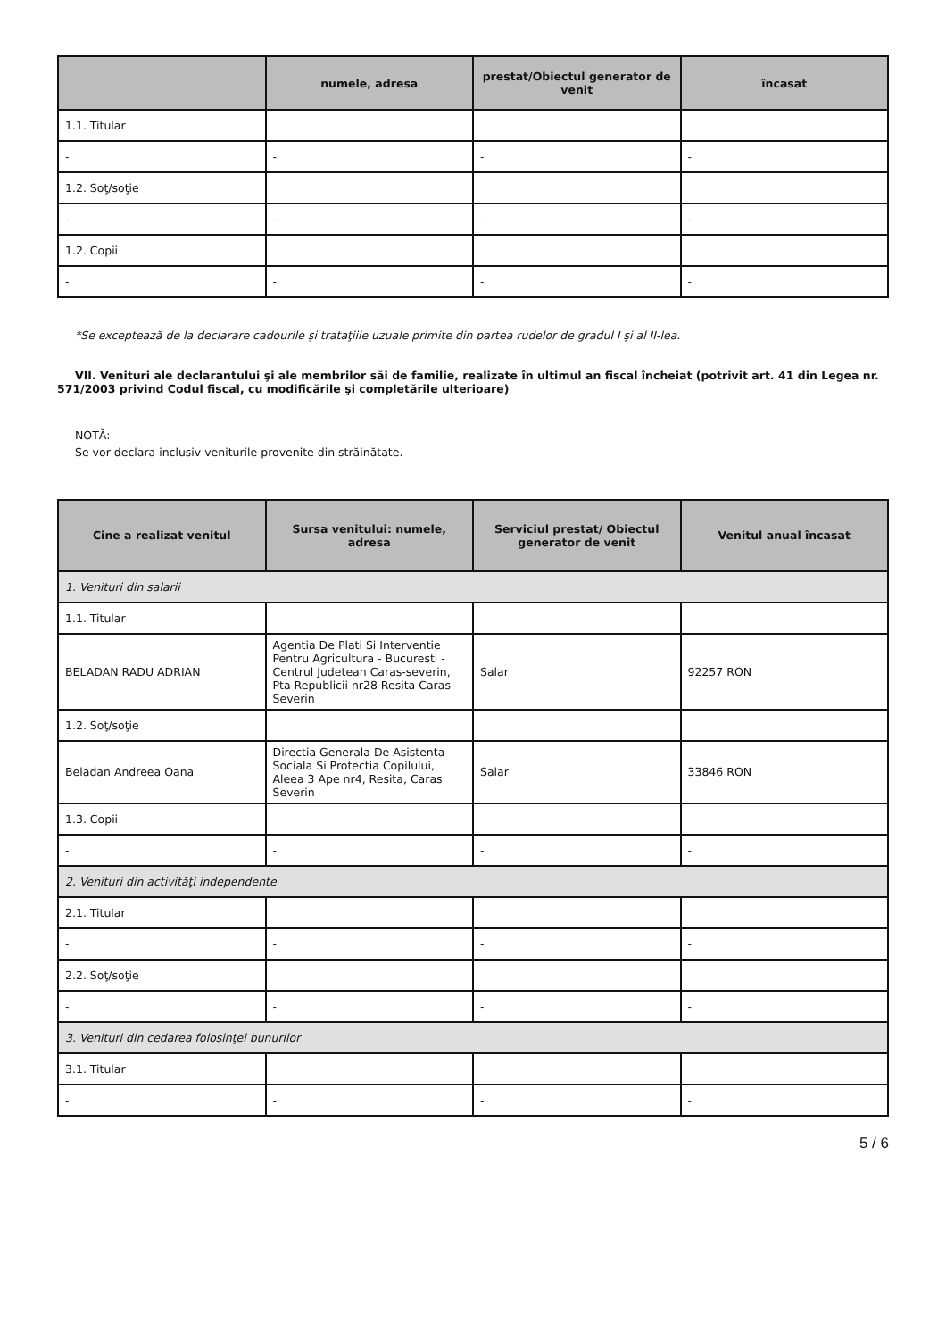| | numele, adresa | prestat/Obiectul generator de venit | încasat |
| --- | --- | --- | --- |
| 1.1. Titular | | | |
| - | - | - | - |
| 1.2. Soţ/soţie | | | |
| - | - | - | - |
| 1.2. Copii | | | |
| - | - | - | - |
*Se exceptează de la declarare cadourile şi trataţiile uzuale primite din partea rudelor de gradul I şi al II-lea.
VII. Venituri ale declarantului şi ale membrilor săi de familie, realizate în ultimul an fiscal încheiat (potrivit art. 41 din Legea nr. 571/2003 privind Codul fiscal, cu modificările şi completările ulterioare)
NOTĂ:
Se vor declara inclusiv veniturile provenite din străinătate.
| Cine a realizat venitul | Sursa venitului: numele, adresa | Serviciul prestat/ Obiectul generator de venit | Venitul anual încasat |
| --- | --- | --- | --- |
| 1. Venituri din salarii | | | |
| 1.1. Titular | | | |
| BELADAN RADU ADRIAN | Agentia De Plati Si Interventie Pentru Agricultura - Bucuresti - Centrul Judetean Caras-severin, Pta Republicii nr28 Resita Caras Severin | Salar | 92257 RON |
| 1.2. Soţ/soţie | | | |
| Beladan Andreea Oana | Directia Generala De Asistenta Sociala Si Protectia Copilului, Aleea 3 Ape nr4, Resita, Caras Severin | Salar | 33846 RON |
| 1.3. Copii | | | |
| - | - | - | - |
| 2. Venituri din activităţi independente | | | |
| 2.1. Titular | | | |
| - | - | - | - |
| 2.2. Soţ/soţie | | | |
| - | - | - | - |
| 3. Venituri din cedarea folosinţei bunurilor | | | |
| 3.1. Titular | | | |
| - | - | - | - |
5 / 6